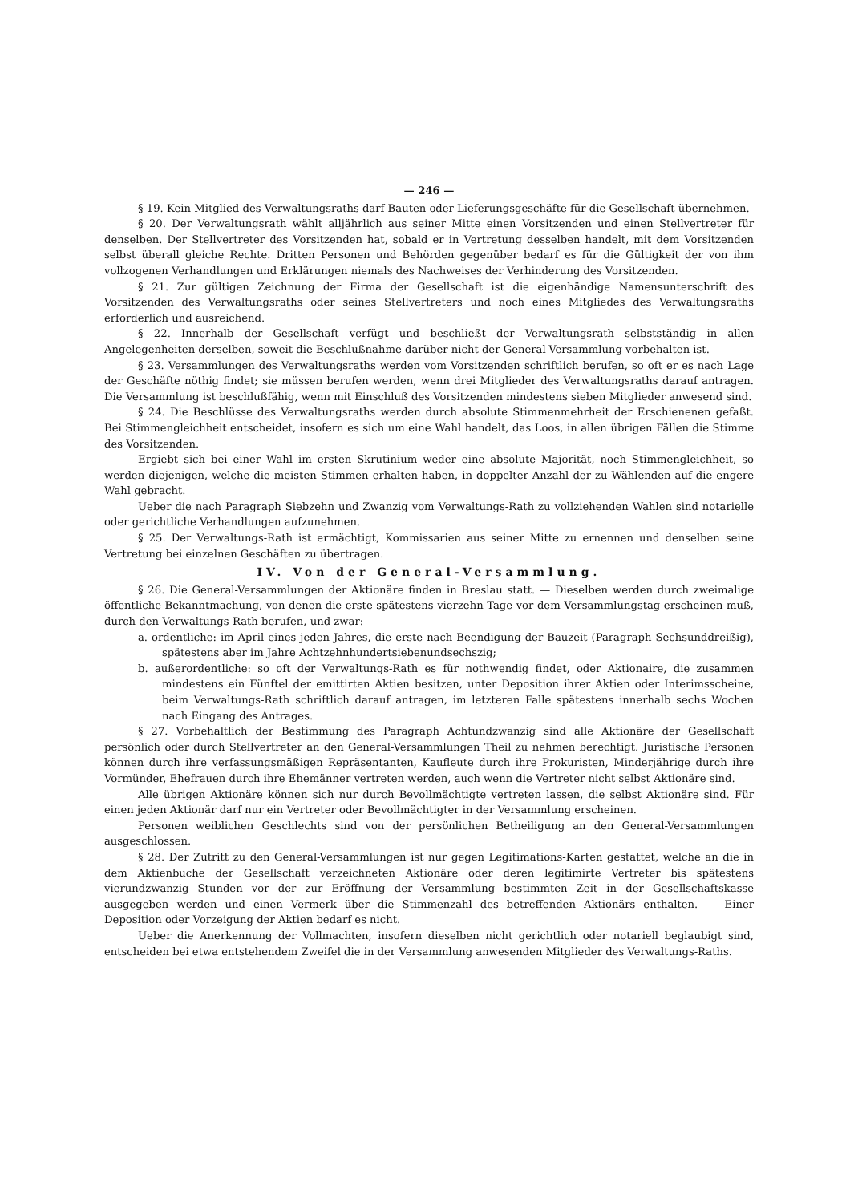— 246 —
§ 19. Kein Mitglied des Verwaltungsraths darf Bauten oder Lieferungsgeschäfte für die Gesellschaft übernehmen.
§ 20. Der Verwaltungsrath wählt alljährlich aus seiner Mitte einen Vorsitzenden und einen Stellvertreter für denselben. Der Stellvertreter des Vorsitzenden hat, sobald er in Vertretung desselben handelt, mit dem Vorsitzenden selbst überall gleiche Rechte. Dritten Personen und Behörden gegenüber bedarf es für die Gültigkeit der von ihm vollzogenen Verhandlungen und Erklärungen niemals des Nachweises der Verhinderung des Vorsitzenden.
§ 21. Zur gültigen Zeichnung der Firma der Gesellschaft ist die eigenhändige Namensunterschrift des Vorsitzenden des Verwaltungsraths oder seines Stellvertreters und noch eines Mitgliedes des Verwaltungsraths erforderlich und ausreichend.
§ 22. Innerhalb der Gesellschaft verfügt und beschließt der Verwaltungsrath selbstständig in allen Angelegenheiten derselben, soweit die Beschlußnahme darüber nicht der General-Versammlung vorbehalten ist.
§ 23. Versammlungen des Verwaltungsraths werden vom Vorsitzenden schriftlich berufen, so oft er es nach Lage der Geschäfte nöthig findet; sie müssen berufen werden, wenn drei Mitglieder des Verwaltungsraths darauf antragen. Die Versammlung ist beschlußfähig, wenn mit Einschluß des Vorsitzenden mindestens sieben Mitglieder anwesend sind.
§ 24. Die Beschlüsse des Verwaltungsraths werden durch absolute Stimmenmehrheit der Erschienenen gefaßt. Bei Stimmengleichheit entscheidet, insofern es sich um eine Wahl handelt, das Loos, in allen übrigen Fällen die Stimme des Vorsitzenden.
Ergiebt sich bei einer Wahl im ersten Skrutinium weder eine absolute Majorität, noch Stimmengleichheit, so werden diejenigen, welche die meisten Stimmen erhalten haben, in doppelter Anzahl der zu Wählenden auf die engere Wahl gebracht.
Ueber die nach Paragraph Siebzehn und Zwanzig vom Verwaltungs-Rath zu vollziehenden Wahlen sind notarielle oder gerichtliche Verhandlungen aufzunehmen.
§ 25. Der Verwaltungs-Rath ist ermächtigt, Kommissarien aus seiner Mitte zu ernennen und denselben seine Vertretung bei einzelnen Geschäften zu übertragen.
IV. Von der General-Versammlung.
§ 26. Die General-Versammlungen der Aktionäre finden in Breslau statt. — Dieselben werden durch zweimalige öffentliche Bekanntmachung, von denen die erste spätestens vierzehn Tage vor dem Versammlungstag erscheinen muß, durch den Verwaltungs-Rath berufen, und zwar:
a. ordentliche: im April eines jeden Jahres, die erste nach Beendigung der Bauzeit (Paragraph Sechsunddreißig), spätestens aber im Jahre Achtzehnhundertsiebenundsechszig;
b. außerordentliche: so oft der Verwaltungs-Rath es für nothwendig findet, oder Aktionaire, die zusammen mindestens ein Fünftel der emittirten Aktien besitzen, unter Deposition ihrer Aktien oder Interimsscheine, beim Verwaltungs-Rath schriftlich darauf antragen, im letzteren Falle spätestens innerhalb sechs Wochen nach Eingang des Antrages.
§ 27. Vorbehaltlich der Bestimmung des Paragraph Achtundzwanzig sind alle Aktionäre der Gesellschaft persönlich oder durch Stellvertreter an den General-Versammlungen Theil zu nehmen berechtigt. Juristische Personen können durch ihre verfassungsmäßigen Repräsentanten, Kaufleute durch ihre Prokuristen, Minderjährige durch ihre Vormünder, Ehefrauen durch ihre Ehemänner vertreten werden, auch wenn die Vertreter nicht selbst Aktionäre sind.
Alle übrigen Aktionäre können sich nur durch Bevollmächtigte vertreten lassen, die selbst Aktionäre sind. Für einen jeden Aktionär darf nur ein Vertreter oder Bevollmächtigter in der Versammlung erscheinen.
Personen weiblichen Geschlechts sind von der persönlichen Betheiligung an den General-Versammlungen ausgeschlossen.
§ 28. Der Zutritt zu den General-Versammlungen ist nur gegen Legitimations-Karten gestattet, welche an die in dem Aktienbuche der Gesellschaft verzeichneten Aktionäre oder deren legitimirte Vertreter bis spätestens vierundzwanzig Stunden vor der zur Eröffnung der Versammlung bestimmten Zeit in der Gesellschaftskasse ausgegeben werden und einen Vermerk über die Stimmenzahl des betreffenden Aktionärs enthalten. — Einer Deposition oder Vorzeigung der Aktien bedarf es nicht.
Ueber die Anerkennung der Vollmachten, insofern dieselben nicht gerichtlich oder notariell beglaubigt sind, entscheiden bei etwa entstehendem Zweifel die in der Versammlung anwesenden Mitglieder des Verwaltungs-Raths.